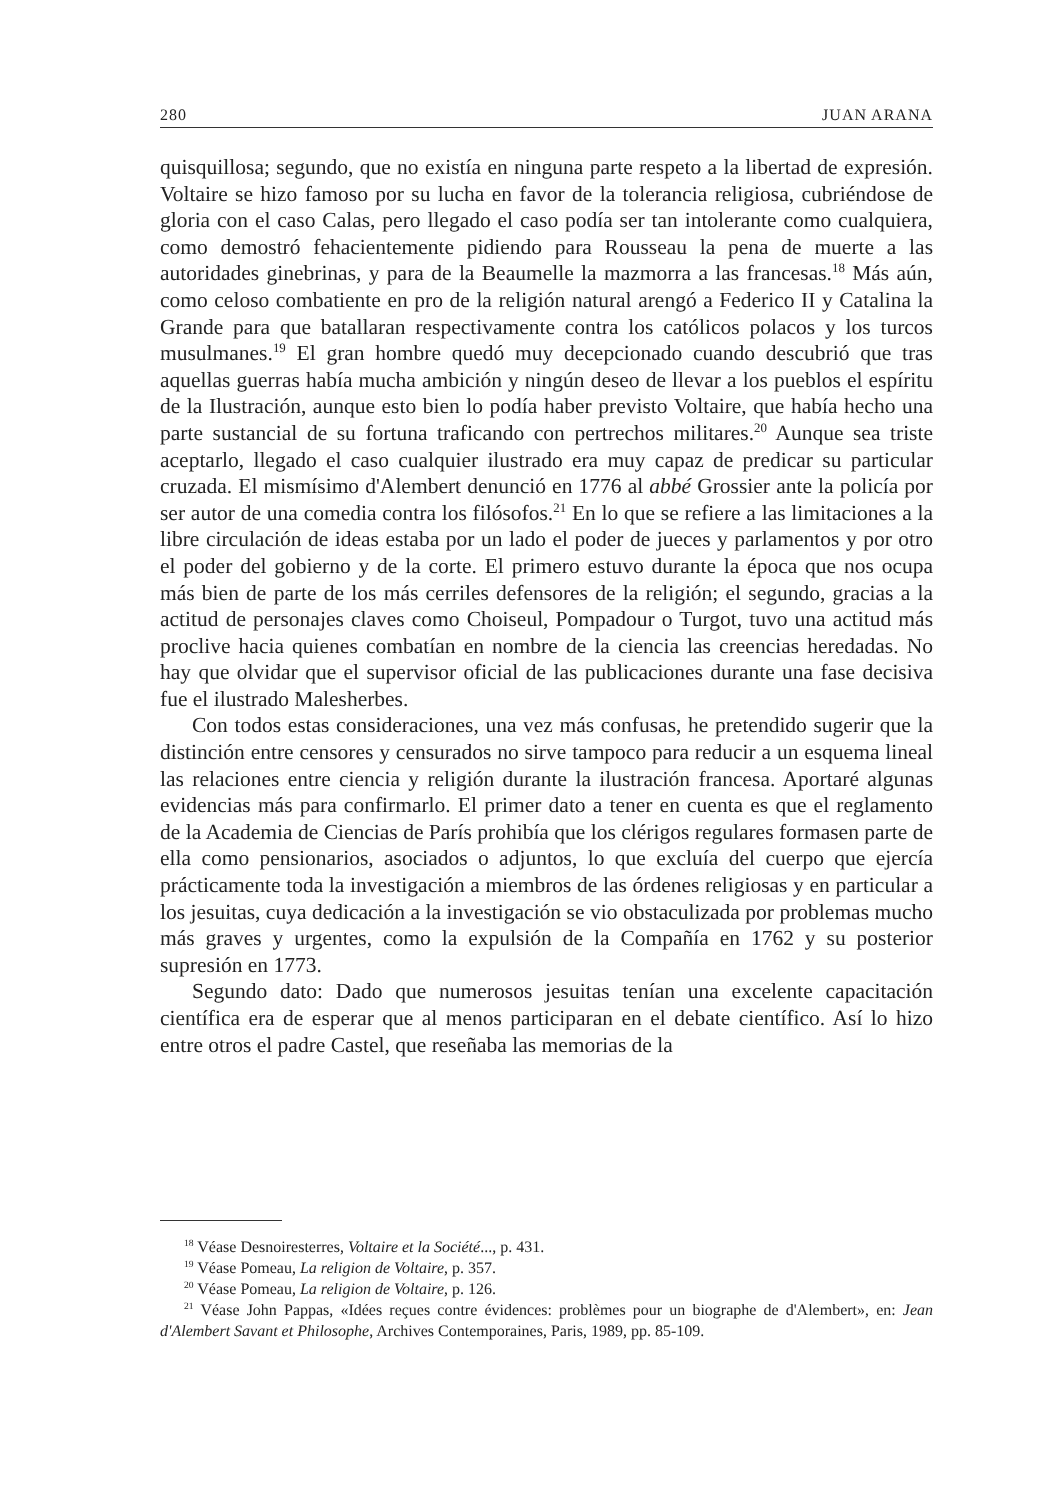280 JUAN ARANA
quisquillosa; segundo, que no existía en ninguna parte respeto a la libertad de expresión. Voltaire se hizo famoso por su lucha en favor de la tolerancia religiosa, cubriéndose de gloria con el caso Calas, pero llegado el caso podía ser tan intolerante como cualquiera, como demostró fehacientemente pidiendo para Rousseau la pena de muerte a las autoridades ginebrinas, y para de la Beaumelle la mazmorra a las francesas.<sup>18</sup> Más aún, como celoso combatiente en pro de la religión natural arengó a Federico II y Catalina la Grande para que batallaran respectivamente contra los católicos polacos y los turcos musulmanes.<sup>19</sup> El gran hombre quedó muy decepcionado cuando descubrió que tras aquellas guerras había mucha ambición y ningún deseo de llevar a los pueblos el espíritu de la Ilustración, aunque esto bien lo podía haber previsto Voltaire, que había hecho una parte sustancial de su fortuna traficando con pertrechos militares.<sup>20</sup> Aunque sea triste aceptarlo, llegado el caso cualquier ilustrado era muy capaz de predicar su particular cruzada. El mismísimo d'Alembert denunció en 1776 al abbé Grossier ante la policía por ser autor de una comedia contra los filósofos.<sup>21</sup> En lo que se refiere a las limitaciones a la libre circulación de ideas estaba por un lado el poder de jueces y parlamentos y por otro el poder del gobierno y de la corte. El primero estuvo durante la época que nos ocupa más bien de parte de los más cerriles defensores de la religión; el segundo, gracias a la actitud de personajes claves como Choiseul, Pompadour o Turgot, tuvo una actitud más proclive hacia quienes combatían en nombre de la ciencia las creencias heredadas. No hay que olvidar que el supervisor oficial de las publicaciones durante una fase decisiva fue el ilustrado Malesherbes.
Con todos estas consideraciones, una vez más confusas, he pretendido sugerir que la distinción entre censores y censurados no sirve tampoco para reducir a un esquema lineal las relaciones entre ciencia y religión durante la ilustración francesa. Aportaré algunas evidencias más para confirmarlo. El primer dato a tener en cuenta es que el reglamento de la Academia de Ciencias de París prohibía que los clérigos regulares formasen parte de ella como pensionarios, asociados o adjuntos, lo que excluía del cuerpo que ejercía prácticamente toda la investigación a miembros de las órdenes religiosas y en particular a los jesuitas, cuya dedicación a la investigación se vio obstaculizada por problemas mucho más graves y urgentes, como la expulsión de la Compañía en 1762 y su posterior supresión en 1773.
Segundo dato: Dado que numerosos jesuitas tenían una excelente capacitación científica era de esperar que al menos participaran en el debate científico. Así lo hizo entre otros el padre Castel, que reseñaba las memorias de la
<sup>18</sup> Véase Desnoiresterres, Voltaire et la Société..., p. 431.
<sup>19</sup> Véase Pomeau, La religion de Voltaire, p. 357.
<sup>20</sup> Véase Pomeau, La religion de Voltaire, p. 126.
<sup>21</sup> Véase John Pappas, «Idées reçues contre évidences: problèmes pour un biographe de d'Alembert», en: Jean d'Alembert Savant et Philosophe, Archives Contemporaines, Paris, 1989, pp. 85-109.